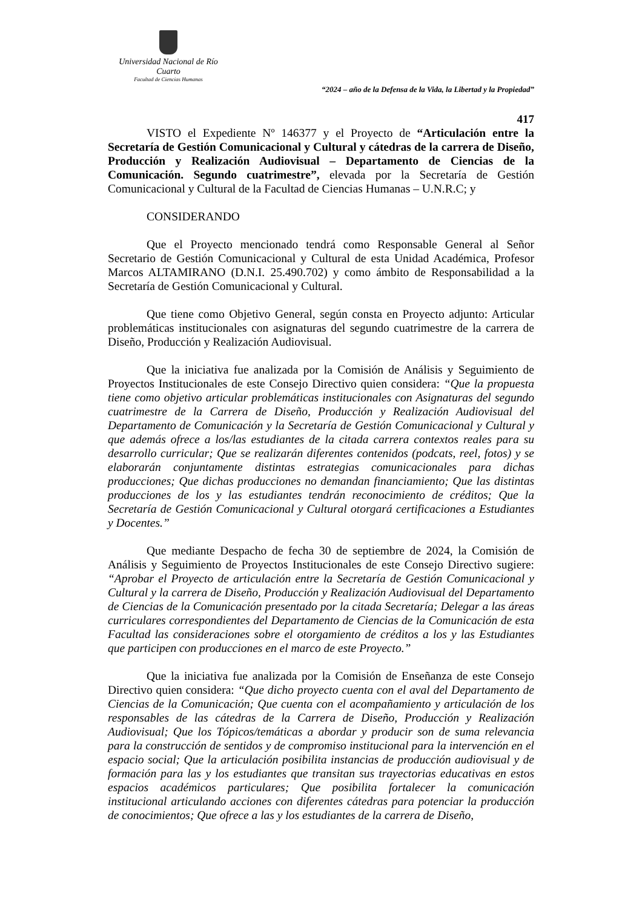Universidad Nacional de Río Cuarto
Facultad de Ciencias Humanas
“2024 – año de la Defensa de la Vida, la Libertad y la Propiedad”
417
VISTO el Expediente Nº 146377 y el Proyecto de “Articulación entre la Secretaría de Gestión Comunicacional y Cultural y cátedras de la carrera de Diseño, Producción y Realización Audiovisual – Departamento de Ciencias de la Comunicación. Segundo cuatrimestre”, elevada por la Secretaría de Gestión Comunicacional y Cultural de la Facultad de Ciencias Humanas – U.N.R.C; y
CONSIDERANDO
Que el Proyecto mencionado tendrá como Responsable General al Señor Secretario de Gestión Comunicacional y Cultural de esta Unidad Académica, Profesor Marcos ALTAMIRANO (D.N.I. 25.490.702) y como ámbito de Responsabilidad a la Secretaría de Gestión Comunicacional y Cultural.
Que tiene como Objetivo General, según consta en Proyecto adjunto: Articular problemáticas institucionales con asignaturas del segundo cuatrimestre de la carrera de Diseño, Producción y Realización Audiovisual.
Que la iniciativa fue analizada por la Comisión de Análisis y Seguimiento de Proyectos Institucionales de este Consejo Directivo quien considera: “Que la propuesta tiene como objetivo articular problemáticas institucionales con Asignaturas del segundo cuatrimestre de la Carrera de Diseño, Producción y Realización Audiovisual del Departamento de Comunicación y la Secretaría de Gestión Comunicacional y Cultural y que además ofrece a los/las estudiantes de la citada carrera contextos reales para su desarrollo curricular; Que se realizarán diferentes contenidos (podcats, reel, fotos) y se elaborarán conjuntamente distintas estrategias comunicacionales para dichas producciones; Que dichas producciones no demandan financiamiento; Que las distintas producciones de los y las estudiantes tendrán reconocimiento de créditos; Que la Secretaría de Gestión Comunicacional y Cultural otorgará certificaciones a Estudiantes y Docentes.”
Que mediante Despacho de fecha 30 de septiembre de 2024, la Comisión de Análisis y Seguimiento de Proyectos Institucionales de este Consejo Directivo sugiere: “Aprobar el Proyecto de articulación entre la Secretaría de Gestión Comunicacional y Cultural y la carrera de Diseño, Producción y Realización Audiovisual del Departamento de Ciencias de la Comunicación presentado por la citada Secretaría; Delegar a las áreas curriculares correspondientes del Departamento de Ciencias de la Comunicación de esta Facultad las consideraciones sobre el otorgamiento de créditos a los y las Estudiantes que participen con producciones en el marco de este Proyecto.”
Que la iniciativa fue analizada por la Comisión de Enseñanza de este Consejo Directivo quien considera: “Que dicho proyecto cuenta con el aval del Departamento de Ciencias de la Comunicación; Que cuenta con el acompañamiento y articulación de los responsables de las cátedras de la Carrera de Diseño, Producción y Realización Audiovisual; Que los Tópicos/temáticas a abordar y producir son de suma relevancia para la construcción de sentidos y de compromiso institucional para la intervención en el espacio social; Que la articulación posibilita instancias de producción audiovisual y de formación para las y los estudiantes que transitan sus trayectorias educativas en estos espacios académicos particulares; Que posibilita fortalecer la comunicación institucional articulando acciones con diferentes cátedras para potenciar la producción de conocimientos; Que ofrece a las y los estudiantes de la carrera de Diseño,